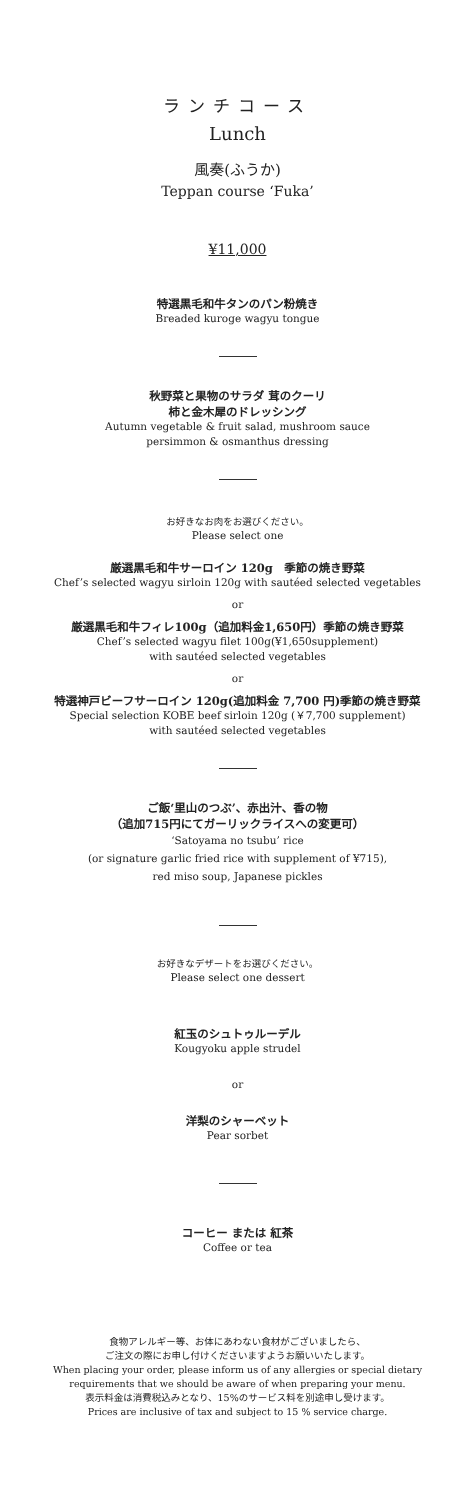ランチコース
Lunch
風奏(ふうか)
Teppan course ‘Fuka’
¥11,000
特選黒毛和牛タンのパン粉焼き
Breaded kuroge wagyu tongue
秋野菜と果物のサラダ 茸のクーリ
柿と金木犀のドレッシング
Autumn vegetable & fruit salad, mushroom sauce
persimmon & osmanthus dressing
お好きなお肉をお選びください。
Please select one
厳選黒毛和牛サーロイン 120g　季節の焼き野菜
Chef’s selected wagyu sirloin 120g with sautéed selected vegetables
or
厳選黒毛和牛フィレ100g（追加料金1,650円）季節の焼き野菜
Chef’s selected wagyu filet 100g(¥1,650supplement)
with sautéed selected vegetables
or
特選神戸ビーフサーロイン 120g(追加料金 7,700 円)季節の焼き野菜
Special selection KOBE beef sirloin 120g (￥7,700 supplement)
with sautéed selected vegetables
ご飯‘里山のつぶ’、赤出汁、香の物
（追加715円にてガーリックライスへの変更可）
‘Satoyama no tsubu’ rice
(or signature garlic fried rice with supplement of ¥715),
red miso soup, Japanese pickles
お好きなデザートをお選びください。
Please select one dessert
紅玉のシュトゥルーデル
Kougyoku apple strudel
or
洋梨のシャーベット
Pear sorbet
コーヒー または 紅茶
Coffee or tea
食物アレルギー等、お体にあわない食材がございましたら、
ご注文の際にお申し付けくださいますようお願いいたします。
When placing your order, please inform us of any allergies or special dietary
requirements that we should be aware of when preparing your menu.
表示料金は消費税込みとなり、15%のサービス料を別途申し受けます。
Prices are inclusive of tax and subject to 15 % service charge.